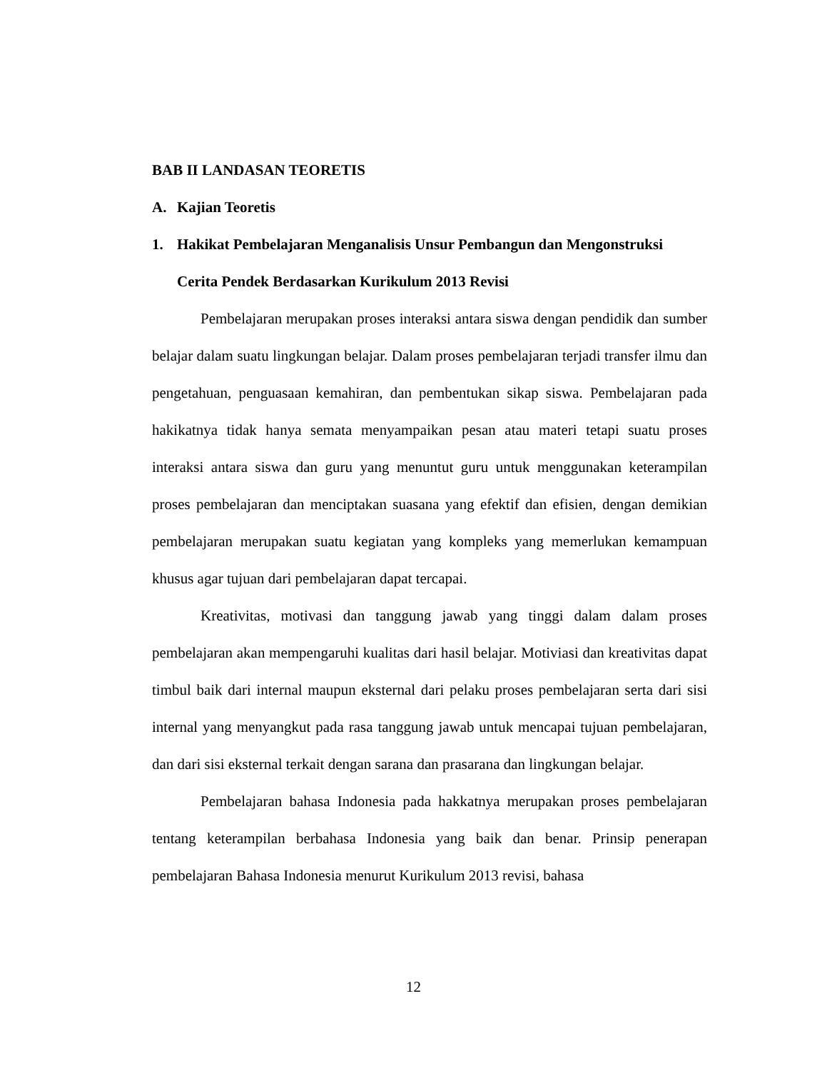BAB II LANDASAN TEORETIS
A. Kajian Teoretis
1. Hakikat Pembelajaran Menganalisis Unsur Pembangun dan Mengonstruksi Cerita Pendek Berdasarkan Kurikulum 2013 Revisi
Pembelajaran merupakan proses interaksi antara siswa dengan pendidik dan sumber belajar dalam suatu lingkungan belajar. Dalam proses pembelajaran terjadi transfer ilmu dan pengetahuan, penguasaan kemahiran, dan pembentukan sikap siswa. Pembelajaran pada hakikatnya tidak hanya semata menyampaikan pesan atau materi tetapi suatu proses interaksi antara siswa dan guru yang menuntut guru untuk menggunakan keterampilan proses pembelajaran dan menciptakan suasana yang efektif dan efisien, dengan demikian pembelajaran merupakan suatu kegiatan yang kompleks yang memerlukan kemampuan khusus agar tujuan dari pembelajaran dapat tercapai.
Kreativitas, motivasi dan tanggung jawab yang tinggi dalam dalam proses pembelajaran akan mempengaruhi kualitas dari hasil belajar. Motiviasi dan kreativitas dapat timbul baik dari internal maupun eksternal dari pelaku proses pembelajaran serta dari sisi internal yang menyangkut pada rasa tanggung jawab untuk mencapai tujuan pembelajaran, dan dari sisi eksternal terkait dengan sarana dan prasarana dan lingkungan belajar.
Pembelajaran bahasa Indonesia pada hakkatnya merupakan proses pembelajaran tentang keterampilan berbahasa Indonesia yang baik dan benar. Prinsip penerapan pembelajaran Bahasa Indonesia menurut Kurikulum 2013 revisi, bahasa
12